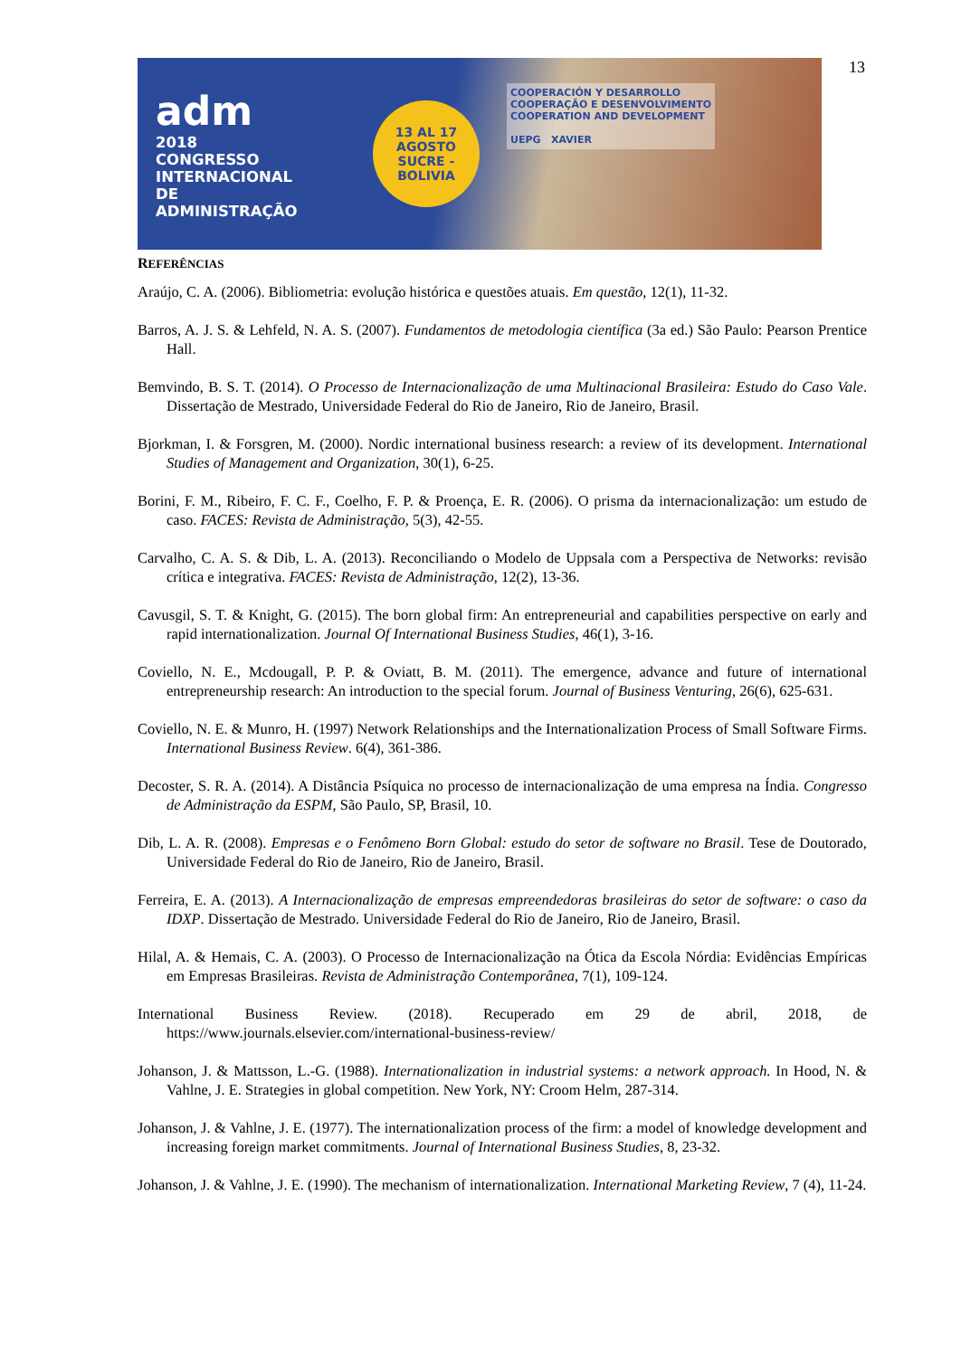adm
2018
CONGRESSO INTERNACIONAL DE
ADMINISTRAÇÃO
13 AL 17
AGOSTO
SUCRE - BOLIVIA
COOPERACIÓN Y DESARROLLO
COOPERAÇÃO E DESENVOLVIMENTO
COOPERATION AND DEVELOPMENT
UEPG XAVIER
13
REFERÊNCIAS
Araújo, C. A. (2006). Bibliometria: evolução histórica e questões atuais. Em questão, 12(1), 11-32.
Barros, A. J. S. & Lehfeld, N. A. S. (2007). Fundamentos de metodologia científica (3a ed.) São Paulo: Pearson Prentice Hall.
Bemvindo, B. S. T. (2014). O Processo de Internacionalização de uma Multinacional Brasileira: Estudo do Caso Vale. Dissertação de Mestrado, Universidade Federal do Rio de Janeiro, Rio de Janeiro, Brasil.
Bjorkman, I. & Forsgren, M. (2000). Nordic international business research: a review of its development. International Studies of Management and Organization, 30(1), 6-25.
Borini, F. M., Ribeiro, F. C. F., Coelho, F. P. & Proença, E. R. (2006). O prisma da internacionalização: um estudo de caso. FACES: Revista de Administração, 5(3), 42-55.
Carvalho, C. A. S. & Dib, L. A. (2013). Reconciliando o Modelo de Uppsala com a Perspectiva de Networks: revisão crítica e integrativa. FACES: Revista de Administração, 12(2), 13-36.
Cavusgil, S. T. & Knight, G. (2015). The born global firm: An entrepreneurial and capabilities perspective on early and rapid internationalization. Journal Of International Business Studies, 46(1), 3-16.
Coviello, N. E., Mcdougall, P. P. & Oviatt, B. M. (2011). The emergence, advance and future of international entrepreneurship research: An introduction to the special forum. Journal of Business Venturing, 26(6), 625-631.
Coviello, N. E. & Munro, H. (1997) Network Relationships and the Internationalization Process of Small Software Firms. International Business Review. 6(4), 361-386.
Decoster, S. R. A. (2014). A Distância Psíquica no processo de internacionalização de uma empresa na Índia. Congresso de Administração da ESPM, São Paulo, SP, Brasil, 10.
Dib, L. A. R. (2008). Empresas e o Fenômeno Born Global: estudo do setor de software no Brasil. Tese de Doutorado, Universidade Federal do Rio de Janeiro, Rio de Janeiro, Brasil.
Ferreira, E. A. (2013). A Internacionalização de empresas empreendedoras brasileiras do setor de software: o caso da IDXP. Dissertação de Mestrado. Universidade Federal do Rio de Janeiro, Rio de Janeiro, Brasil.
Hilal, A. & Hemais, C. A. (2003). O Processo de Internacionalização na Ótica da Escola Nórdia: Evidências Empíricas em Empresas Brasileiras. Revista de Administração Contemporânea, 7(1), 109-124.
International Business Review. (2018). Recuperado em 29 de abril, 2018, de https://www.journals.elsevier.com/international-business-review/
Johanson, J. & Mattsson, L.-G. (1988). Internationalization in industrial systems: a network approach. In Hood, N. & Vahlne, J. E. Strategies in global competition. New York, NY: Croom Helm, 287-314.
Johanson, J. & Vahlne, J. E. (1977). The internationalization process of the firm: a model of knowledge development and increasing foreign market commitments. Journal of International Business Studies, 8, 23-32.
Johanson, J. & Vahlne, J. E. (1990). The mechanism of internationalization. International Marketing Review, 7 (4), 11-24.